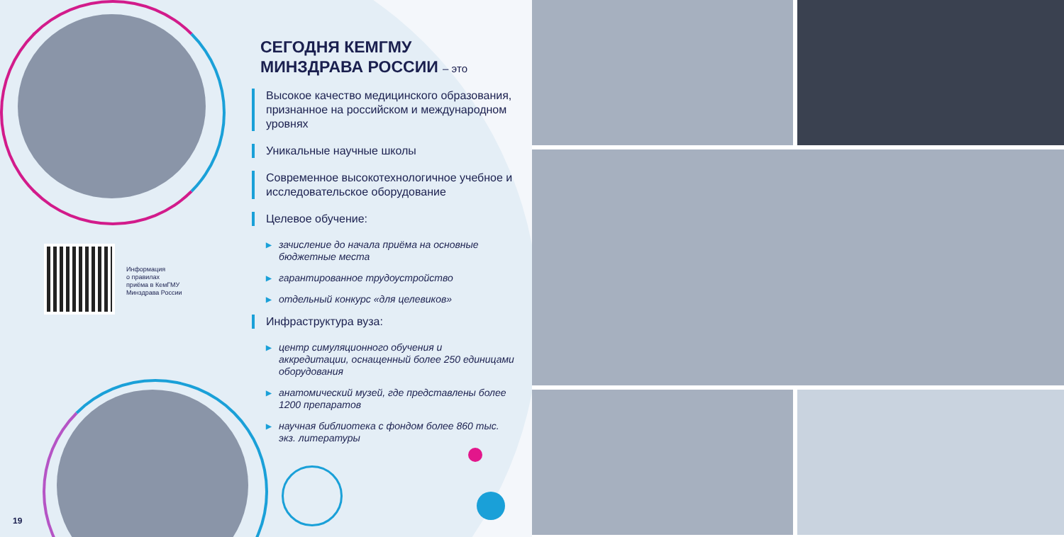Информация
о правилах
приёма в КемГМУ
Минздрава России
19
СЕГОДНЯ КЕМГМУ
МИНЗДРАВА РОССИИ – это
Высокое качество медицинского образования, признанное на российском и международном уровнях
Уникальные научные школы
Современное высокотехнологичное учебное и исследовательское оборудование
Целевое обучение:
▶ зачисление до начала приёма на основные бюджетные места
▶ гарантированное трудоустройство
▶ отдельный конкурс «для целевиков»
Инфраструктура вуза:
▶ центр симуляционного обучения и аккредитации, оснащенный более 250 единицами оборудования
▶ анатомический музей, где представлены более 1200 препаратов
▶ научная библиотека с фондом более 860 тыс. экз. литературы